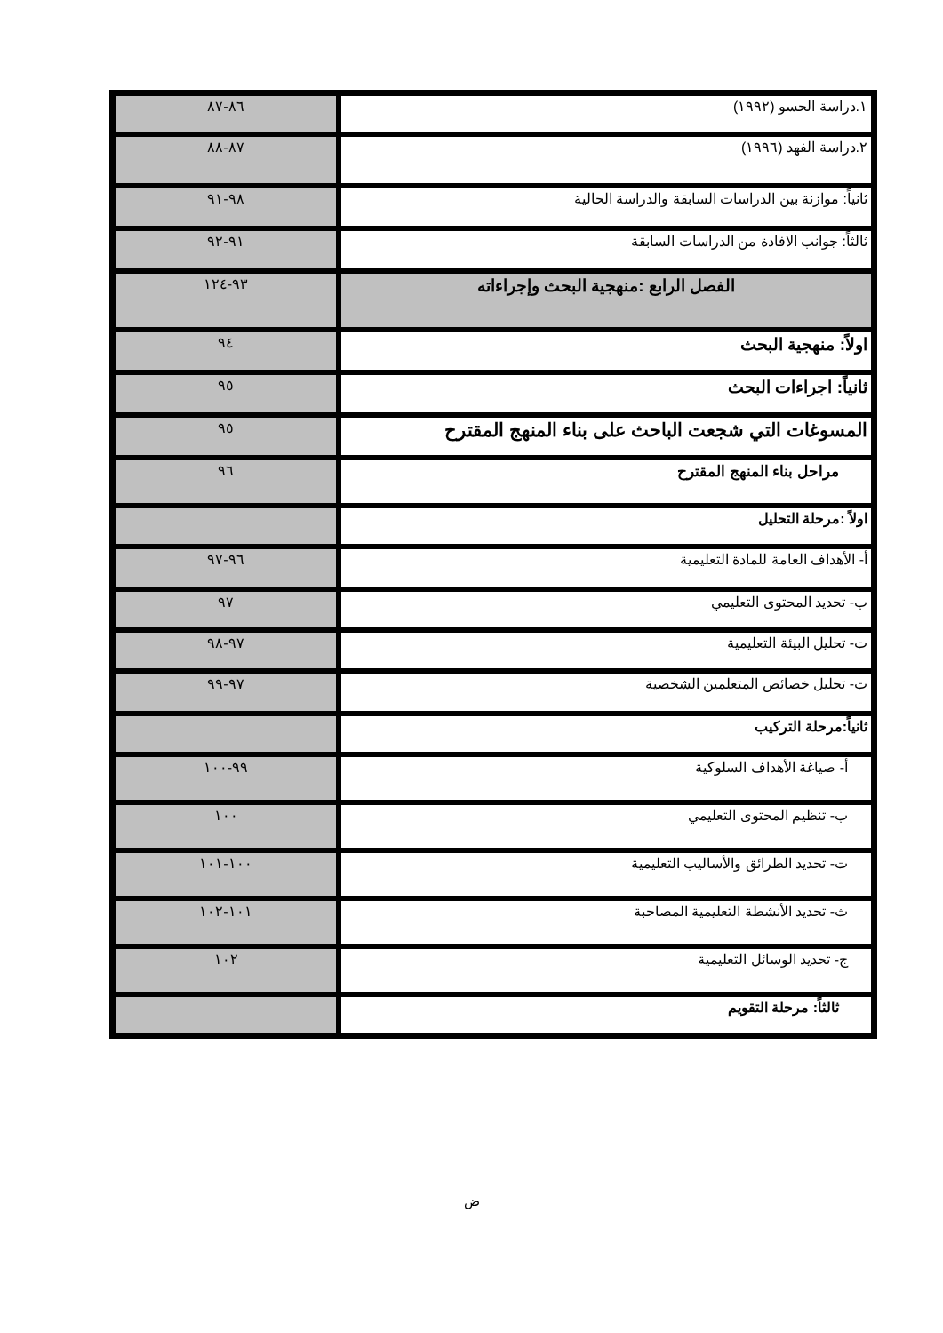| ١.دراسة الحسو (١٩٩٢) | ٨٦-٨٧ |
| ٢.دراسة الفهد (١٩٩٦) | ٨٧-٨٨ |
| ثانياً: موازنة بين الدراسات السابقة والدراسة الحالية | ٩٨-٩١ |
| ثالثاً: جوانب الافادة من الدراسات السابقة | ٩١-٩٢ |
| الفصل الرابع :منهجية البحث وإجراءاته | ٩٣-١٢٤ |
| اولاً: منهجية البحث | ٩٤ |
| ثانياً: اجراءات البحث | ٩٥ |
| المسوغات التي شجعت الباحث على بناء المنهج المقترح | ٩٥ |
| مراحل بناء المنهج المقترح | ٩٦ |
| اولاً :مرحلة التحليل | |
| أ- الأهداف العامة للمادة التعليمية | ٩٦-٩٧ |
| ب- تحديد المحتوى التعليمي | ٩٧ |
| ت- تحليل البيئة التعليمية | ٩٧-٩٨ |
| ث- تحليل خصائص المتعلمين الشخصية | ٩٧-٩٩ |
| ثانياً:مرحلة التركيب | |
| أ- صياغة الأهداف السلوكية | ٩٩-١٠٠ |
| ب- تنظيم المحتوى التعليمي | ١٠٠ |
| ت- تحديد الطرائق والأساليب التعليمية | ١٠٠-١٠١ |
| ث- تحديد الأنشطة التعليمية المصاحبة | ١٠١-١٠٢ |
| ج- تحديد الوسائل التعليمية | ١٠٢ |
| ثالثاً: مرحلة التقويم | |
ض